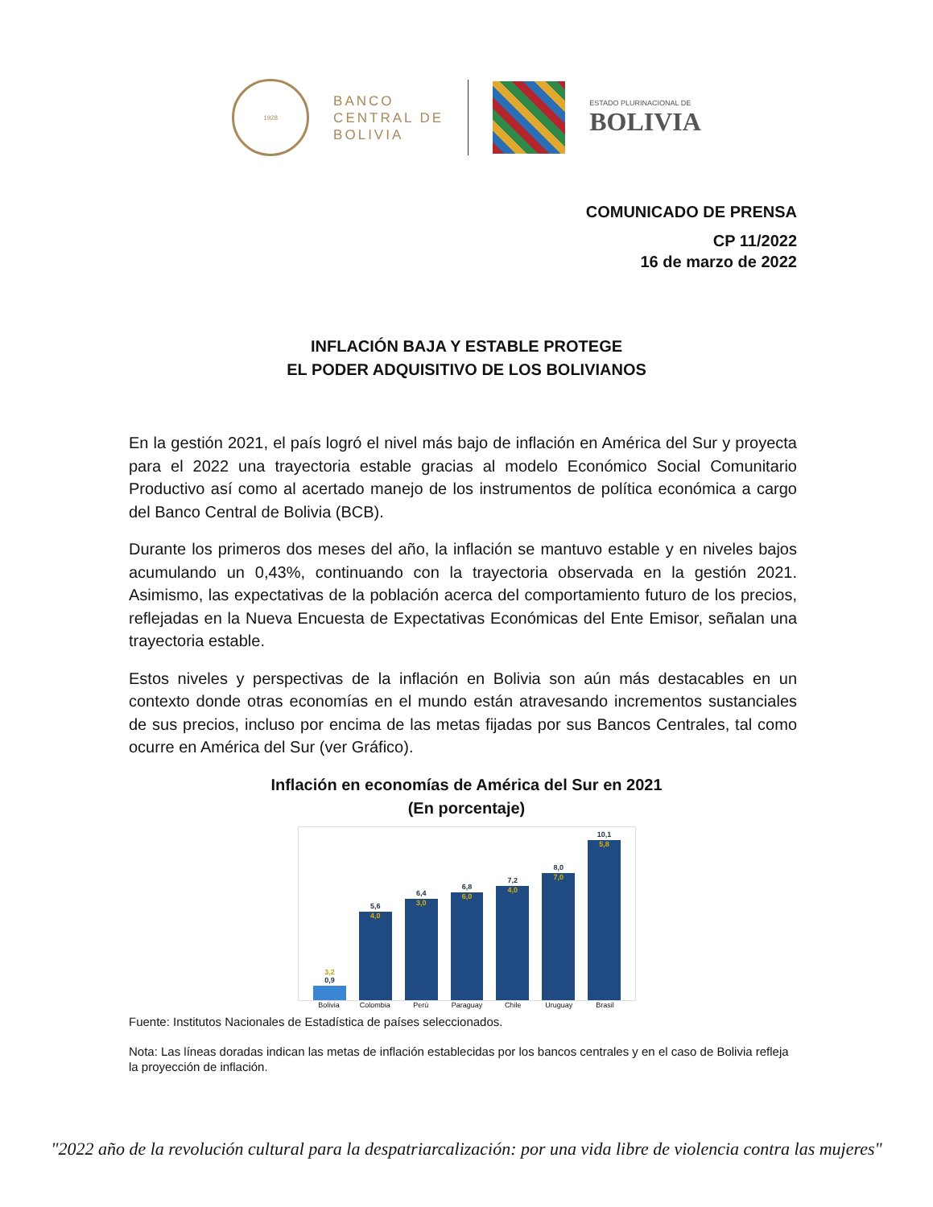1928
BANCO
CENTRAL DE
BOLIVIA
ESTADO PLURINACIONAL DE
BOLIVIA
COMUNICADO DE PRENSA
CP 11/2022
16 de marzo de 2022
INFLACIÓN BAJA Y ESTABLE PROTEGE
EL PODER ADQUISITIVO DE LOS BOLIVIANOS
En la gestión 2021, el país logró el nivel más bajo de inflación en América del Sur y proyecta para el 2022 una trayectoria estable gracias al modelo Económico Social Comunitario Productivo así como al acertado manejo de los instrumentos de política económica a cargo del Banco Central de Bolivia (BCB).
Durante los primeros dos meses del año, la inflación se mantuvo estable y en niveles bajos acumulando un 0,43%, continuando con la trayectoria observada en la gestión 2021. Asimismo, las expectativas de la población acerca del comportamiento futuro de los precios, reflejadas en la Nueva Encuesta de Expectativas Económicas del Ente Emisor, señalan una trayectoria estable.
Estos niveles y perspectivas de la inflación en Bolivia son aún más destacables en un contexto donde otras economías en el mundo están atravesando incrementos sustanciales de sus precios, incluso por encima de las metas fijadas por sus Bancos Centrales, tal como ocurre en América del Sur (ver Gráfico).
Inflación en economías de América del Sur en 2021
(En porcentaje)
3,2
0,9
5,6
4,0
6,4
3,0
6,8
6,0
7,2
4,0
8,0
7,0
10,1
5,8
Bolivia Colombia Perú Paraguay Chile Uruguay Brasil
Fuente: Institutos Nacionales de Estadística de países seleccionados.
Nota: Las líneas doradas indican las metas de inflación establecidas por los bancos centrales y en el caso de Bolivia refleja la proyección de inflación.
"2022 año de la revolución cultural para la despatriarcalización: por una vida libre de violencia contra las mujeres"